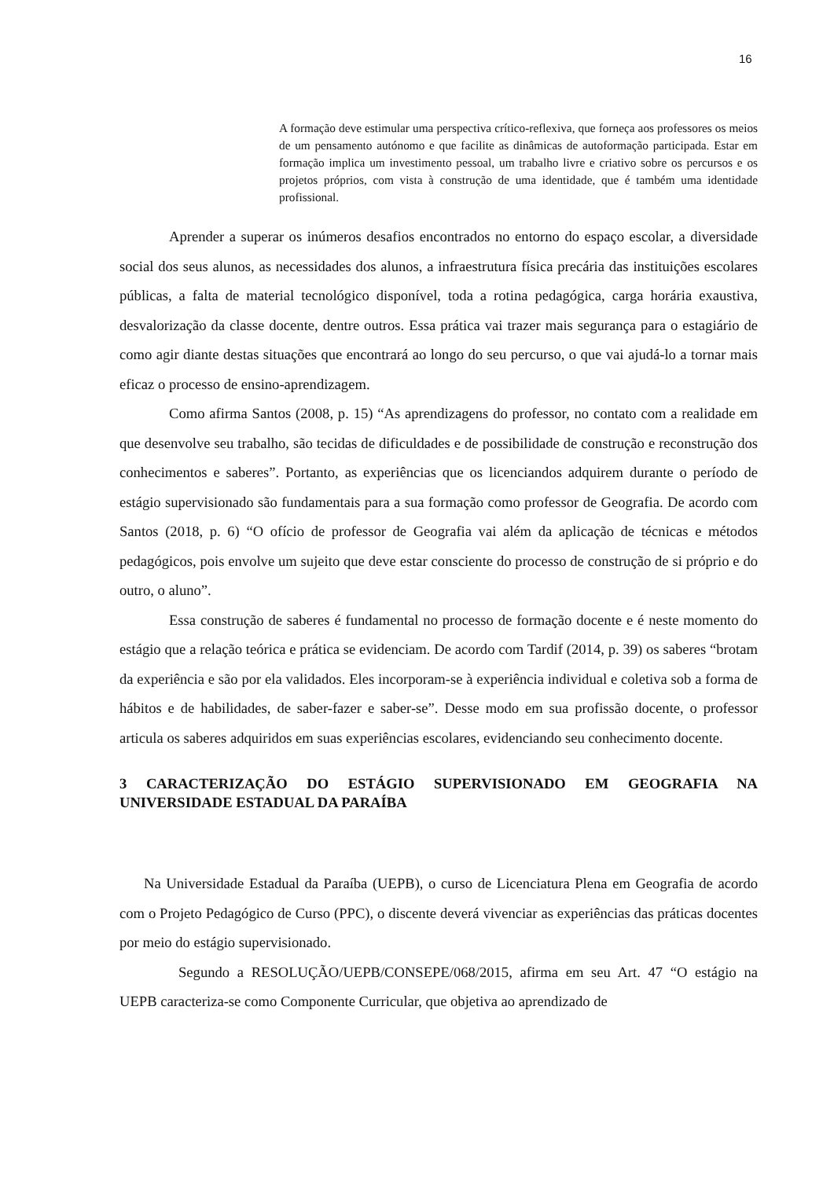16
A formação deve estimular uma perspectiva crítico-reflexiva, que forneça aos professores os meios de um pensamento autónomo e que facilite as dinâmicas de autoformação participada. Estar em formação implica um investimento pessoal, um trabalho livre e criativo sobre os percursos e os projetos próprios, com vista à construção de uma identidade, que é também uma identidade profissional.
Aprender a superar os inúmeros desafios encontrados no entorno do espaço escolar, a diversidade social dos seus alunos, as necessidades dos alunos, a infraestrutura física precária das instituições escolares públicas, a falta de material tecnológico disponível, toda a rotina pedagógica, carga horária exaustiva, desvalorização da classe docente, dentre outros. Essa prática vai trazer mais segurança para o estagiário de como agir diante destas situações que encontrará ao longo do seu percurso, o que vai ajudá-lo a tornar mais eficaz o processo de ensino-aprendizagem.
Como afirma Santos (2008, p. 15) “As aprendizagens do professor, no contato com a realidade em que desenvolve seu trabalho, são tecidas de dificuldades e de possibilidade de construção e reconstrução dos conhecimentos e saberes”. Portanto, as experiências que os licenciandos adquirem durante o período de estágio supervisionado são fundamentais para a sua formação como professor de Geografia. De acordo com Santos (2018, p. 6) “O ofício de professor de Geografia vai além da aplicação de técnicas e métodos pedagógicos, pois envolve um sujeito que deve estar consciente do processo de construção de si próprio e do outro, o aluno”.
Essa construção de saberes é fundamental no processo de formação docente e é neste momento do estágio que a relação teórica e prática se evidenciam. De acordo com Tardif (2014, p. 39) os saberes “brotam da experiência e são por ela validados. Eles incorporam-se à experiência individual e coletiva sob a forma de hábitos e de habilidades, de saber-fazer e saber-se”. Desse modo em sua profissão docente, o professor articula os saberes adquiridos em suas experiências escolares, evidenciando seu conhecimento docente.
3 CARACTERIZAÇÃO DO ESTÁGIO SUPERVISIONADO EM GEOGRAFIA NA UNIVERSIDADE ESTADUAL DA PARAÍBA
Na Universidade Estadual da Paraíba (UEPB), o curso de Licenciatura Plena em Geografia de acordo com o Projeto Pedagógico de Curso (PPC), o discente deverá vivenciar as experiências das práticas docentes por meio do estágio supervisionado.
Segundo a RESOLUÇÃO/UEPB/CONSEPE/068/2015, afirma em seu Art. 47 “O estágio na UEPB caracteriza-se como Componente Curricular, que objetiva ao aprendizado de